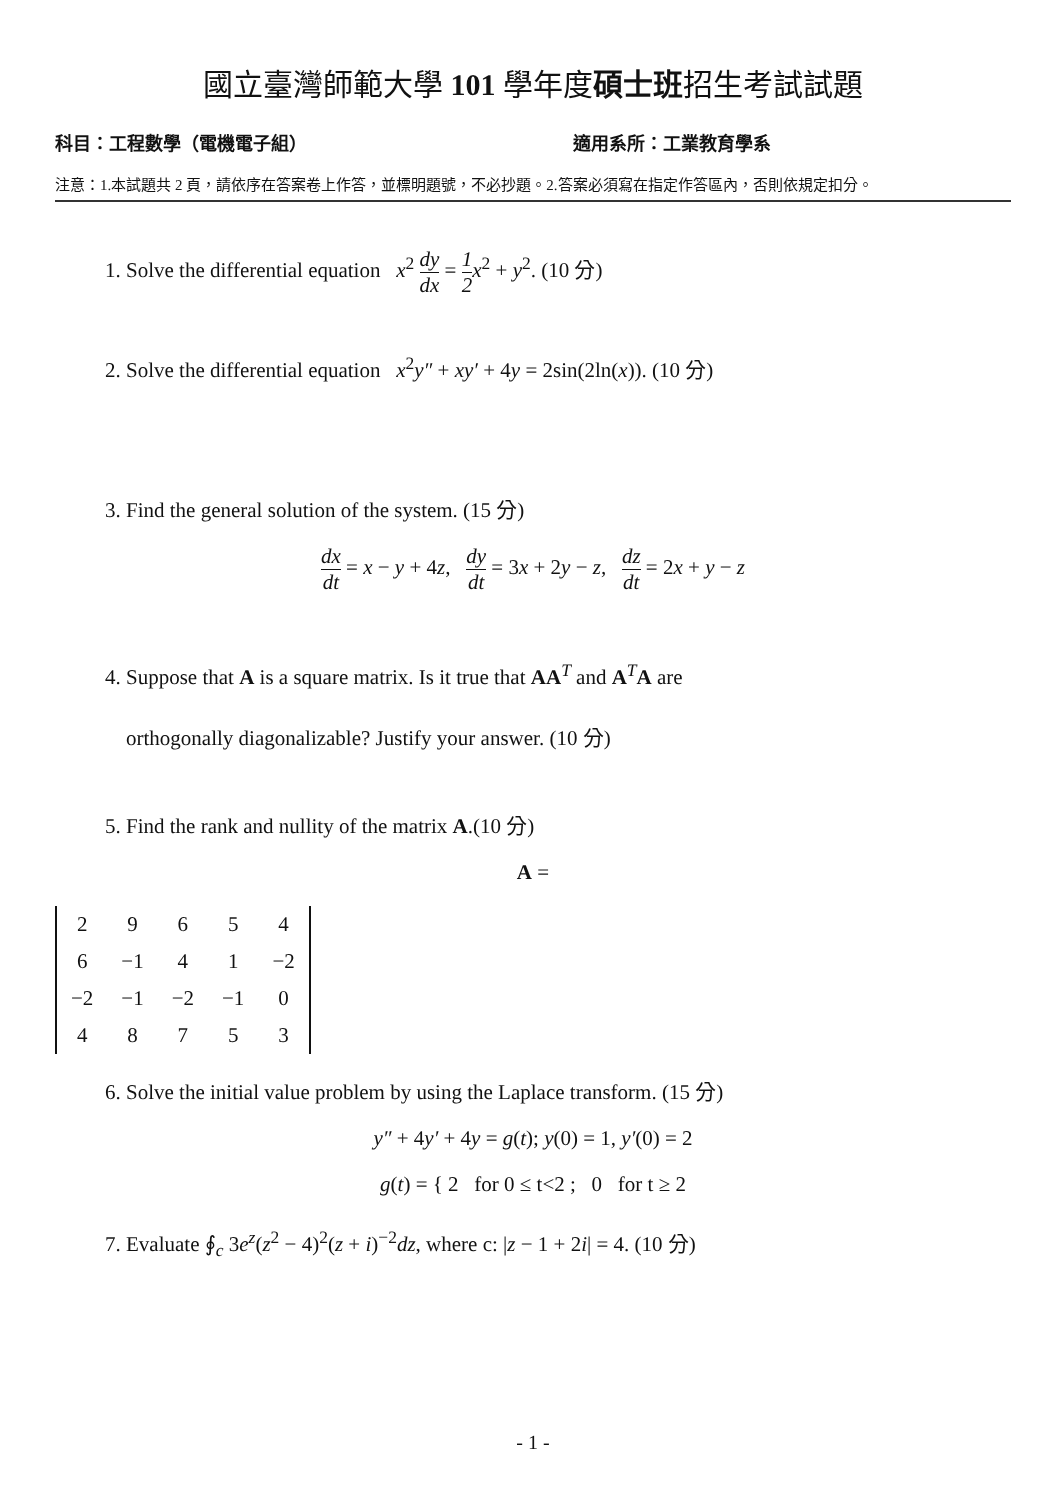國立臺灣師範大學 101 學年度碩士班招生考試試題
科目：工程數學（電機電子組） 適用系所：工業教育學系
注意：1.本試題共 2 頁，請依序在答案卷上作答，並標明題號，不必抄題。2.答案必須寫在指定作答區內，否則依規定扣分。
1. Solve the differential equation x<sup>2</sup> dy dx = 1 2 x<sup>2</sup> + y<sup>2</sup>. (10 分)
2. Solve the differential equation x<sup>2</sup>y″ + xy′ + 4y = 2sin(2ln(x)). (10 分)
3. Find the general solution of the system. (15 分)
dx dt = x − y + 4z, dy dt = 3x + 2y − z, dz dt = 2x + y − z
4. Suppose that A is a square matrix. Is it true that AA<sup>T</sup> and A<sup>T</sup>A are
orthogonally diagonalizable? Justify your answer. (10 分)
5. Find the rank and nullity of the matrix A.(10 分)
A =
| 2 | 9 | 6 | 5 | 4 |
| 6 | −1 | 4 | 1 | −2 |
| −2 | −1 | −2 | −1 | 0 |
| 4 | 8 | 7 | 5 | 3 |
6. Solve the initial value problem by using the Laplace transform. (15 分)
y″ + 4y′ + 4y = g(t); y(0) = 1, y′(0) = 2
g(t) = { 2 for 0 ≤ t<2 ; 0 for t ≥ 2
7. Evaluate ∮<sub>c</sub> 3e<sup>z</sup>(z<sup>2</sup> − 4)<sup>2</sup>(z + i)<sup>−2</sup>dz, where c: |z − 1 + 2i| = 4. (10 分)
- 1 -